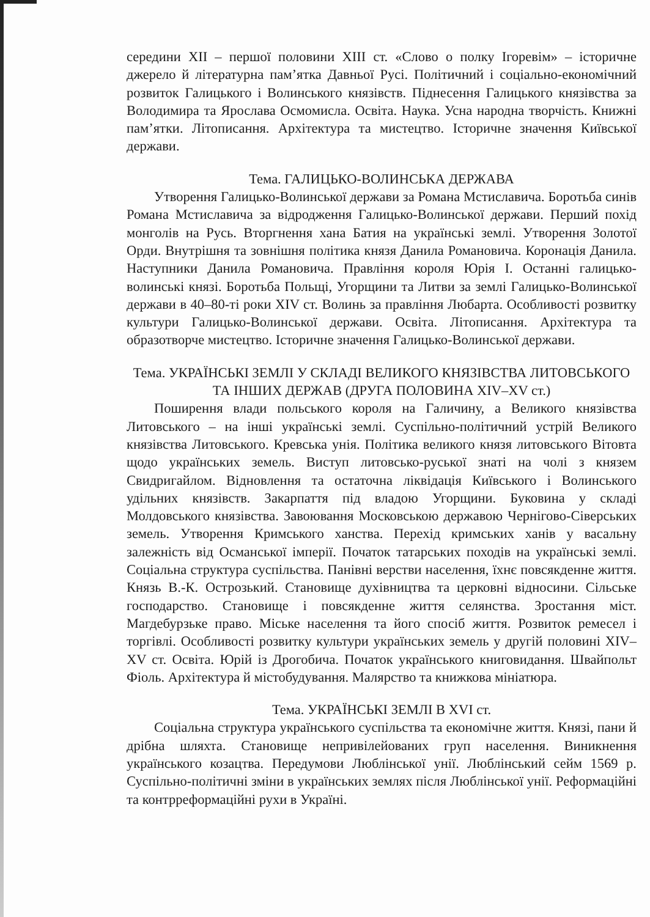середини XII – першої половини XIII ст. «Слово о полку Ігоревім» – історичне джерело й літературна пам’ятка Давньої Русі. Політичний і соціально-економічний розвиток Галицького і Волинського князівств. Піднесення Галицького князівства за Володимира та Ярослава Осмомисла. Освіта. Наука. Усна народна творчість. Книжні пам’ятки. Літописання. Архітектура та мистецтво. Історичне значення Київської держави.
Тема. ГАЛИЦЬКО-ВОЛИНСЬКА ДЕРЖАВА
Утворення Галицько-Волинської держави за Романа Мстиславича. Боротьба синів Романа Мстиславича за відродження Галицько-Волинської держави. Перший похід монголів на Русь. Вторгнення хана Батия на українські землі. Утворення Золотої Орди. Внутрішня та зовнішня політика князя Данила Романовича. Коронація Данила. Наступники Данила Романовича. Правління короля Юрія I. Останні галицько-волинські князі. Боротьба Польщі, Угорщини та Литви за землі Галицько-Волинської держави в 40–80-ті роки XIV ст. Волинь за правління Любарта. Особливості розвитку культури Галицько-Волинської держави. Освіта. Літописання. Архітектура та образотворче мистецтво. Історичне значення Галицько-Волинської держави.
Тема. УКРАЇНСЬКІ ЗЕМЛІ У СКЛАДІ ВЕЛИКОГО КНЯЗІВСТВА ЛИТОВСЬКОГО ТА ІНШИХ ДЕРЖАВ (ДРУГА ПОЛОВИНА XIV–XV ст.)
Поширення влади польського короля на Галичину, а Великого князівства Литовського – на інші українські землі. Суспільно-політичний устрій Великого князівства Литовського. Кревська унія. Політика великого князя литовського Вітовта щодо українських земель. Виступ литовсько-руської знаті на чолі з князем Свидригайлом. Відновлення та остаточна ліквідація Київського і Волинського удільних князівств. Закарпаття під владою Угорщини. Буковина у складі Молдовського князівства. Завоювання Московською державою Чернігово-Сіверських земель. Утворення Кримського ханства. Перехід кримських ханів у васальну залежність від Османської імперії. Початок татарських походів на українські землі. Соціальна структура суспільства. Панівні верстви населення, їхнє повсякденне життя. Князь В.-К. Острозький. Становище духівництва та церковні відносини. Сільське господарство. Становище і повсякденне життя селянства. Зростання міст. Магдебурзьке право. Міське населення та його спосіб життя. Розвиток ремесел і торгівлі. Особливості розвитку культури українських земель у другій половині XIV–XV ст. Освіта. Юрій із Дрогобича. Початок українського книговидання. Швайпольт Фіоль. Архітектура й містобудування. Малярство та книжкова мініатюра.
Тема. УКРАЇНСЬКІ ЗЕМЛІ В XVI ст.
Соціальна структура українського суспільства та економічне життя. Князі, пани й дрібна шляхта. Становище непривілейованих груп населення. Виникнення українського козацтва. Передумови Люблінської унії. Люблінський сейм 1569 р. Суспільно-політичні зміни в українських землях після Люблінської унії. Реформаційні та контрреформаційні рухи в Україні.